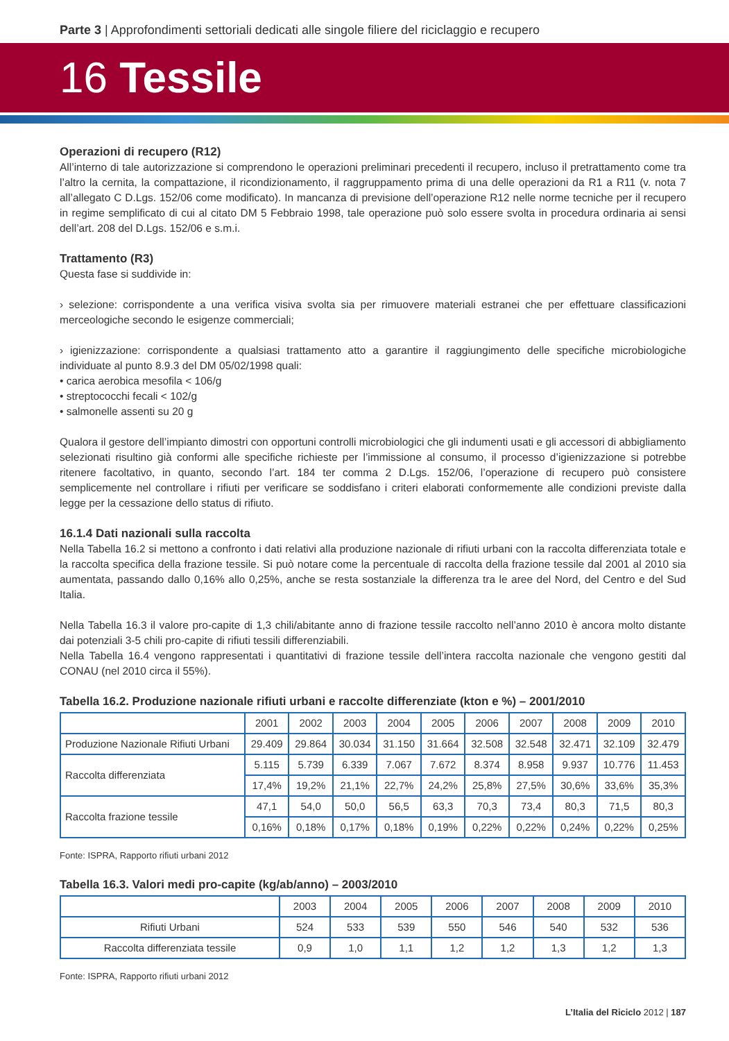Parte 3 | Approfondimenti settoriali dedicati alle singole filiere del riciclaggio e recupero
16 Tessile
Operazioni di recupero (R12)
All’interno di tale autorizzazione si comprendono le operazioni preliminari precedenti il recupero, incluso il pretrattamento come tra l’altro la cernita, la compattazione, il ricondizionamento, il raggruppamento prima di una delle operazioni da R1 a R11 (v. nota 7 all’allegato C D.Lgs. 152/06 come modificato). In mancanza di previsione dell’operazione R12 nelle norme tecniche per il recupero in regime semplificato di cui al citato DM 5 Febbraio 1998, tale operazione può solo essere svolta in procedura ordinaria ai sensi dell’art. 208 del D.Lgs. 152/06 e s.m.i.
Trattamento (R3)
Questa fase si suddivide in:
› selezione: corrispondente a una verifica visiva svolta sia per rimuovere materiali estranei che per effettuare classificazioni merceologiche secondo le esigenze commerciali;
› igienizzazione: corrispondente a qualsiasi trattamento atto a garantire il raggiungimento delle specifiche microbiologiche individuate al punto 8.9.3 del DM 05/02/1998 quali:
• carica aerobica mesofila < 106/g
• streptococchi fecali < 102/g
• salmonelle assenti su 20 g
Qualora il gestore dell’impianto dimostri con opportuni controlli microbiologici che gli indumenti usati e gli accessori di abbigliamento selezionati risultino già conformi alle specifiche richieste per l’immissione al consumo, il processo d’igienizzazione si potrebbe ritenere facoltativo, in quanto, secondo l’art. 184 ter comma 2 D.Lgs. 152/06, l’operazione di recupero può consistere semplicemente nel controllare i rifiuti per verificare se soddisfano i criteri elaborati conformemente alle condizioni previste dalla legge per la cessazione dello status di rifiuto.
16.1.4 Dati nazionali sulla raccolta
Nella Tabella 16.2 si mettono a confronto i dati relativi alla produzione nazionale di rifiuti urbani con la raccolta differenziata totale e la raccolta specifica della frazione tessile. Si può notare come la percentuale di raccolta della frazione tessile dal 2001 al 2010 sia aumentata, passando dallo 0,16% allo 0,25%, anche se resta sostanziale la differenza tra le aree del Nord, del Centro e del Sud Italia.
Nella Tabella 16.3 il valore pro-capite di 1,3 chili/abitante anno di frazione tessile raccolto nell’anno 2010 è ancora molto distante dai potenziali 3-5 chili pro-capite di rifiuti tessili differenziabili.
Nella Tabella 16.4 vengono rappresentati i quantitativi di frazione tessile dell’intera raccolta nazionale che vengono gestiti dal CONAU (nel 2010 circa il 55%).
Tabella 16.2. Produzione nazionale rifiuti urbani e raccolte differenziate (kton e %) – 2001/2010
| | 2001 | 2002 | 2003 | 2004 | 2005 | 2006 | 2007 | 2008 | 2009 | 2010 |
| --- | --- | --- | --- | --- | --- | --- | --- | --- | --- | --- |
| Produzione Nazionale Rifiuti Urbani | 29.409 | 29.864 | 30.034 | 31.150 | 31.664 | 32.508 | 32.548 | 32.471 | 32.109 | 32.479 |
| Raccolta differenziata | 5.115 | 5.739 | 6.339 | 7.067 | 7.672 | 8.374 | 8.958 | 9.937 | 10.776 | 11.453 |
| | 17,4% | 19,2% | 21,1% | 22,7% | 24,2% | 25,8% | 27,5% | 30,6% | 33,6% | 35,3% |
| Raccolta frazione tessile | 47,1 | 54,0 | 50,0 | 56,5 | 63,3 | 70,3 | 73,4 | 80,3 | 71,5 | 80,3 |
| | 0,16% | 0,18% | 0,17% | 0,18% | 0,19% | 0,22% | 0,22% | 0,24% | 0,22% | 0,25% |
Fonte: ISPRA, Rapporto rifiuti urbani 2012
Tabella 16.3. Valori medi pro-capite (kg/ab/anno) – 2003/2010
| | 2003 | 2004 | 2005 | 2006 | 2007 | 2008 | 2009 | 2010 |
| --- | --- | --- | --- | --- | --- | --- | --- | --- |
| Rifiuti Urbani | 524 | 533 | 539 | 550 | 546 | 540 | 532 | 536 |
| Raccolta differenziata tessile | 0,9 | 1,0 | 1,1 | 1,2 | 1,2 | 1,3 | 1,2 | 1,3 |
Fonte: ISPRA, Rapporto rifiuti urbani 2012
L’Italia del Riciclo 2012 | 187